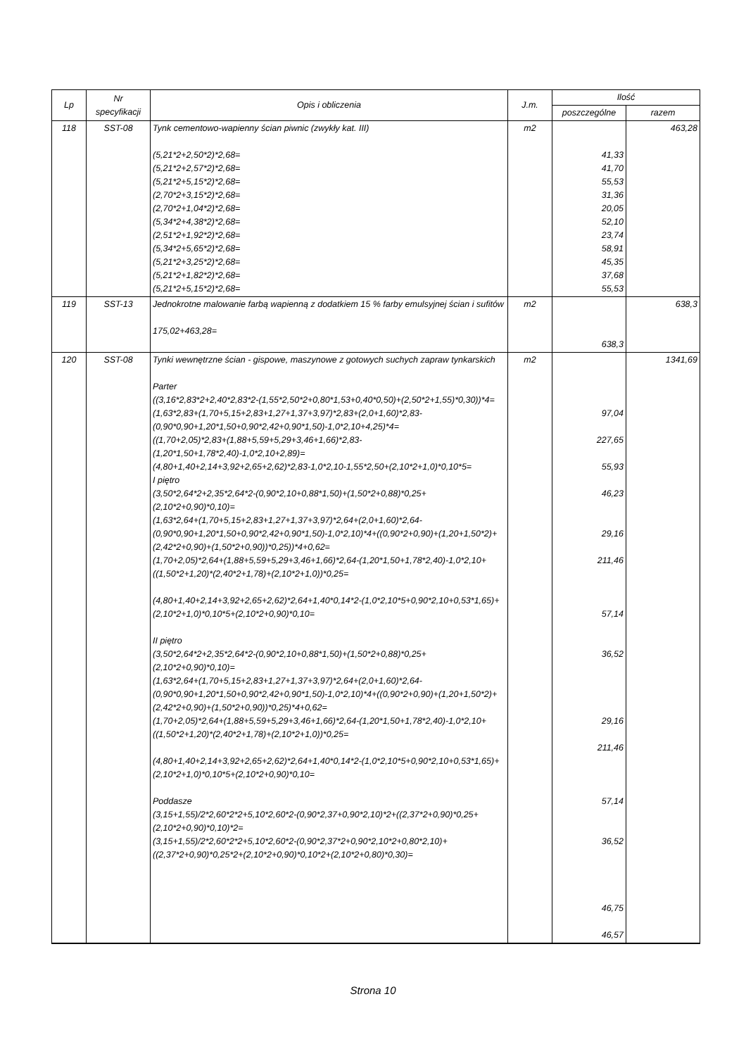| Lp | Nr specyfikacji | Opis i obliczenia | J.m. | Ilość | |
| --- | --- | --- | --- | --- | --- |
| | | | | poszczególne | razem |
| 118 | SST-08 | Tynk cementowo-wapienny ścian piwnic (zwykły kat. III) (5,21*2+2,50*2)*2,68= (5,21*2+2,57*2)*2,68= (5,21*2+5,15*2)*2,68= (2,70*2+3,15*2)*2,68= (2,70*2+1,04*2)*2,68= (5,34*2+4,38*2)*2,68= (2,51*2+1,92*2)*2,68= (5,34*2+5,65*2)*2,68= (5,21*2+3,25*2)*2,68= (5,21*2+1,82*2)*2,68= (5,21*2+5,15*2)*2,68= | m2 | 41,33 41,70 55,53 31,36 20,05 52,10 23,74 58,91 45,35 37,68 55,53 | 463,28 |
| 119 | SST-13 | Jednokrotne malowanie farbą wapienną z dodatkiem 15 % farby emulsyjnej ścian i sufitów 175,02+463,28= | m2 | 638,3 | 638,3 |
| 120 | SST-08 | Tynki wewnętrzne ścian - gispowe, maszynowe z gotowych suchych zapraw tynkarskich Parter ((3,16*2,83*2+2,40*2,83*2-(1,55*2,50*2+0,80*1,53+0,40*0,50)+(2,50*2+1,55)*0,30))*4= (1,63*2,83+(1,70+5,15+2,83+1,27+1,37+3,97)*2,83+(2,0+1,60)*2,83-(0,90*0,90+1,20*1,50+0,90*2,42+0,90*1,50)-1,0*2,10+4,25)*4= ((1,70+2,05)*2,83+(1,88+5,59+5,29+3,46+1,66)*2,83-(1,20*1,50+1,78*2,40)-1,0*2,10+2,89)= (4,80+1,40+2,14+3,92+2,65+2,62)*2,83-1,0*2,10-1,55*2,50+(2,10*2+1,0)*0,10*5= I piętro (3,50*2,64*2+2,35*2,64*2-(0,90*2,10+0,88*1,50)+(1,50*2+0,88)*0,25+(2,10*2+0,90)*0,10)= (1,63*2,64+(1,70+5,15+2,83+1,27+1,37+3,97)*2,64+(2,0+1,60)*2,64-(0,90*0,90+1,20*1,50+0,90*2,42+0,90*1,50)-1,0*2,10)*4+((0,90*2+0,90)+(1,20+1,50*2)+(2,42*2+0,90)+(1,50*2+0,90))*0,25))*4+0,62= (1,70+2,05)*2,64+(1,88+5,59+5,29+3,46+1,66)*2,64-(1,20*1,50+1,78*2,40)-1,0*2,10+((1,50*2+1,20)*(2,40*2+1,78)+(2,10*2+1,0))*0,25= (4,80+1,40+2,14+3,92+2,65+2,62)*2,64+1,40*0,14*2-(1,0*2,10*5+0,90*2,10+0,53*1,65)+(2,10*2+1,0)*0,10*5+(2,10*2+0,90)*0,10= II piętro (3,50*2,64*2+2,35*2,64*2-(0,90*2,10+0,88*1,50)+(1,50*2+0,88)*0,25+(2,10*2+0,90)*0,10)= (1,63*2,64+(1,70+5,15+2,83+1,27+1,37+3,97)*2,64+(2,0+1,60)*2,64-(0,90*0,90+1,20*1,50+0,90*2,42+0,90*1,50)-1,0*2,10)*4+((0,90*2+0,90)+(1,20+1,50*2)+(2,42*2+0,90)+(1,50*2+0,90))*0,25)*4+0,62= (1,70+2,05)*2,64+(1,88+5,59+5,29+3,46+1,66)*2,64-(1,20*1,50+1,78*2,40)-1,0*2,10+((1,50*2+1,20)*(2,40*2+1,78)+(2,10*2+1,0))*0,25= (4,80+1,40+2,14+3,92+2,65+2,62)*2,64+1,40*0,14*2-(1,0*2,10*5+0,90*2,10+0,53*1,65)+(2,10*2+1,0)*0,10*5+(2,10*2+0,90)*0,10= Poddasze (3,15+1,55)/2*2,60*2*2+5,10*2,60*2-(0,90*2,37+0,90*2,10)*2+((2,37*2+0,90)*0,25+(2,10*2+0,90)*0,10)*2= (3,15+1,55)/2*2,60*2*2+5,10*2,60*2-(0,90*2,37*2+0,90*2,10*2+0,80*2,10)+((2,37*2+0,90)*0,25*2+(2,10*2+0,90)*0,10*2+(2,10*2+0,80)*0,30)= | m2 | 97,04 227,65 55,93 46,23 29,16 211,46 57,14 36,52 29,16 211,46 57,14 36,52 46,75 46,57 | 1341,69 |
Strona 10